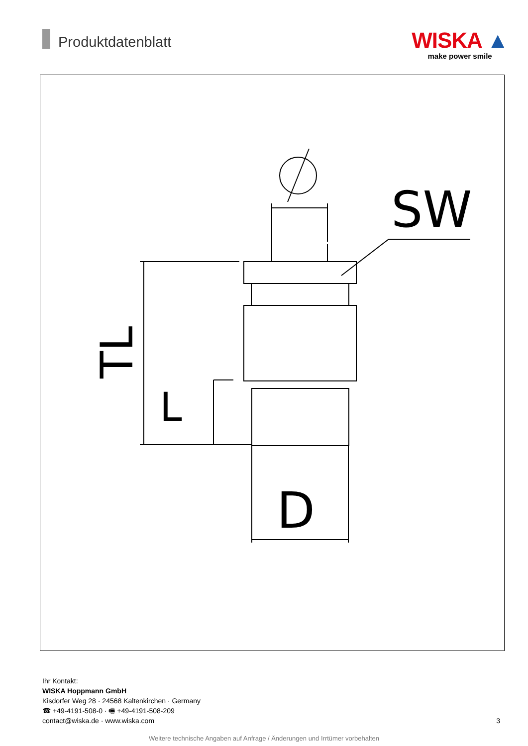Produktdatenblatt
WISKA ▲
make power smile
SW
D
L
TL
Ihr Kontakt:
WISKA Hoppmann GmbH
Kisdorfer Weg 28 · 24568 Kaltenkirchen · Germany
☎ +49-4191-508-0 · 🖷 +49-4191-508-209
contact@wiska.de · www.wiska.com
3
Weitere technische Angaben auf Anfrage / Änderungen und Irrtümer vorbehalten